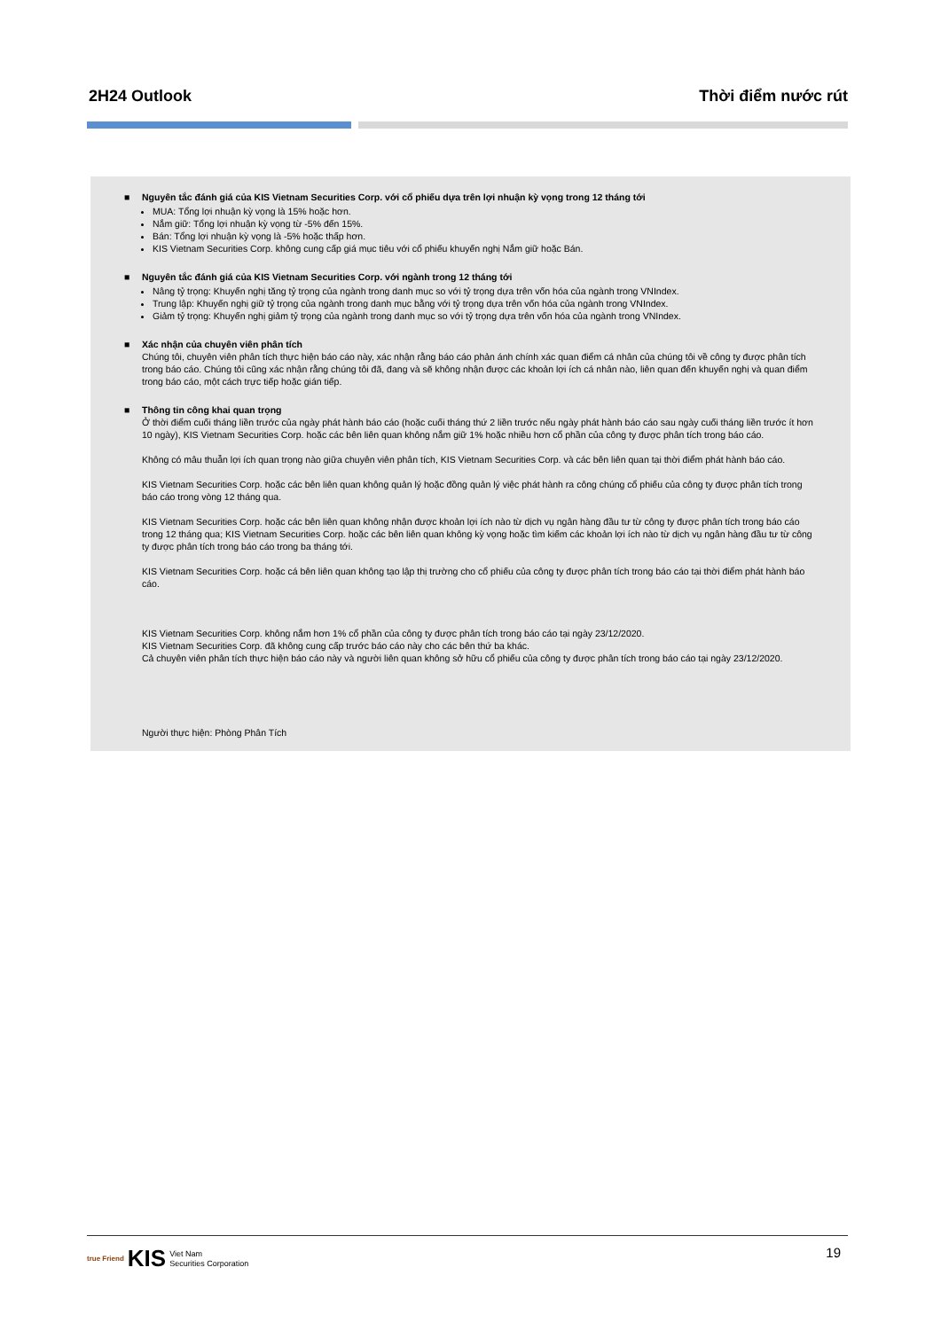2H24 Outlook Thời điểm nước rút
■ Nguyên tắc đánh giá của KIS Vietnam Securities Corp. với cổ phiếu dựa trên lợi nhuận kỳ vọng trong 12 tháng tới
MUA: Tổng lợi nhuận kỳ vọng là 15% hoặc hơn.
Nắm giữ: Tổng lợi nhuận kỳ vọng từ -5% đến 15%.
Bán: Tổng lợi nhuận kỳ vọng là -5% hoặc thấp hơn.
KIS Vietnam Securities Corp. không cung cấp giá mục tiêu với cổ phiếu khuyến nghị Nắm giữ hoặc Bán.
■ Nguyên tắc đánh giá của KIS Vietnam Securities Corp. với ngành trong 12 tháng tới
Nâng tỷ trọng: Khuyến nghị tăng tỷ trọng của ngành trong danh mục so với tỷ trọng dựa trên vốn hóa của ngành trong VNIndex.
Trung lập: Khuyến nghị giữ tỷ trọng của ngành trong danh mục bằng với tỷ trọng dựa trên vốn hóa của ngành trong VNIndex.
Giảm tỷ trọng: Khuyến nghị giảm tỷ trọng của ngành trong danh mục so với tỷ trọng dựa trên vốn hóa của ngành trong VNIndex.
■ Xác nhận của chuyên viên phân tích
Chúng tôi, chuyên viên phân tích thực hiện báo cáo này, xác nhận rằng báo cáo phản ánh chính xác quan điểm cá nhân của chúng tôi về công ty được phân tích trong báo cáo. Chúng tôi cũng xác nhận rằng chúng tôi đã, đang và sẽ không nhận được các khoản lợi ích cá nhân nào, liên quan đến khuyến nghị và quan điểm trong báo cáo, một cách trực tiếp hoặc gián tiếp.
■ Thông tin công khai quan trọng
Ở thời điểm cuối tháng liền trước của ngày phát hành báo cáo (hoặc cuối tháng thứ 2 liền trước nếu ngày phát hành báo cáo sau ngày cuối tháng liền trước ít hơn 10 ngày), KIS Vietnam Securities Corp. hoặc các bên liên quan không nắm giữ 1% hoặc nhiều hơn cổ phần của công ty được phân tích trong báo cáo.
Không có mâu thuẫn lợi ích quan trọng nào giữa chuyên viên phân tích, KIS Vietnam Securities Corp. và các bên liên quan tại thời điểm phát hành báo cáo.
KIS Vietnam Securities Corp. hoặc các bên liên quan không quản lý hoặc đồng quản lý việc phát hành ra công chúng cổ phiếu của công ty được phân tích trong báo cáo trong vòng 12 tháng qua.
KIS Vietnam Securities Corp. hoặc các bên liên quan không nhận được khoản lợi ích nào từ dịch vụ ngân hàng đầu tư từ công ty được phân tích trong báo cáo trong 12 tháng qua; KIS Vietnam Securities Corp. hoặc các bên liên quan không kỳ vọng hoặc tìm kiếm các khoản lợi ích nào từ dịch vụ ngân hàng đầu tư từ công ty được phân tích trong báo cáo trong ba tháng tới.
KIS Vietnam Securities Corp. hoặc cá bên liên quan không tạo lập thị trường cho cổ phiếu của công ty được phân tích trong báo cáo tại thời điểm phát hành báo cáo.
KIS Vietnam Securities Corp. không nắm hơn 1% cổ phần của công ty được phân tích trong báo cáo tại ngày 23/12/2020.
KIS Vietnam Securities Corp. đã không cung cấp trước báo cáo này cho các bên thứ ba khác.
Cả chuyên viên phân tích thực hiện báo cáo này và người liên quan không sở hữu cổ phiếu của công ty được phân tích trong báo cáo tại ngày 23/12/2020.
Người thực hiện: Phòng Phân Tích
true Friend KIS Viet Nam
Securities Corporation
19